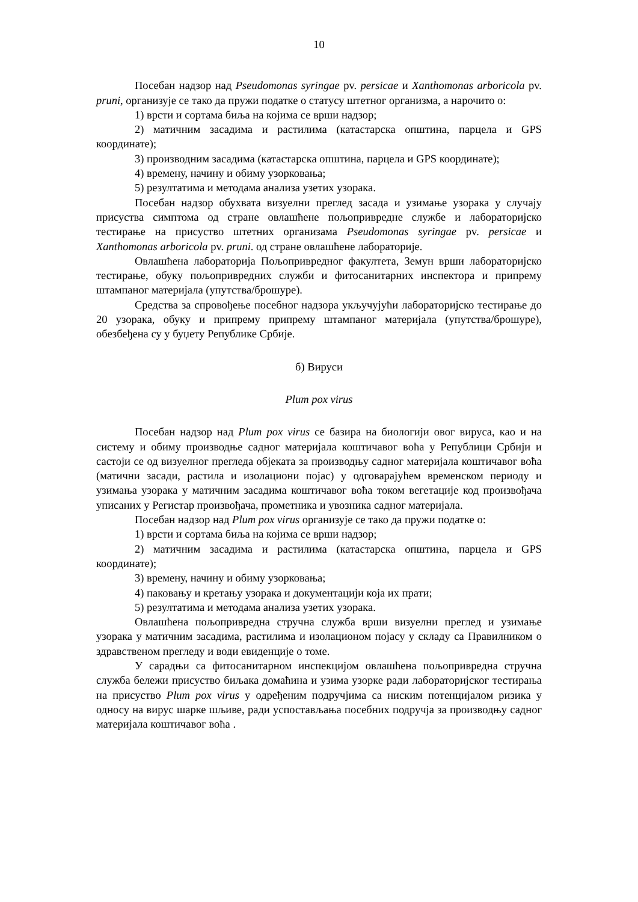10
Посебан надзор над Pseudomonas syringae pv. persicae и Xanthomonas arboricola pv. pruni, организује се тако да пружи податке о статусу штетног организма, а нарочито о:
1) врсти и сортама биља на којима се врши надзор;
2) матичним засадима и растилима (катастарска општина, парцела и GPS координате);
3) производним засадима (катастарска општина, парцела и GPS координате);
4) времену, начину и обиму узорковања;
5) резултатима и методама анализа узетих узорака.
Посебан надзор обухвата визуелни преглед засада и узимање узорака у случају присуства симптома од стране овлашћене пољопривредне службе и лабораторијско тестирање на присуство штетних организама Pseudomonas syringae pv. persicae и Xanthomonas arboricola pv. pruni. од стране овлашћене лабораторије.
Овлашћена лабораторија Пољопривредног факултета, Земун врши лабораторијско тестирање, обуку пољопривредних служби и фитосанитарних инспектора и припрему штампаног материјала (упутства/брошуре).
Средства за спровођење посебног надзора укључујући лабораторијско тестирање до 20 узорака, обуку и припрему припрему штампаног материјала (упутства/брошуре), обезбеђена су у буџету Републике Србије.
б) Вируси
Plum pox virus
Посебан надзор над Plum pox virus се базира на биологији овог вируса, као и на систему и обиму производње садног материјала коштичавог воћа у Републици Србији и састоји се од визуелног прегледа објеката за производњу садног материјала коштичавог воћа (матични засади, растила и изолациони појас) у одговарајућем временском периоду и узимања узорака у матичним засадима коштичавог воћа током вегетације код произвођача уписаних у Регистар произвођача, прометника и увозника садног материјала.
Посебан надзор над Plum pox virus организује се тако да пружи податке о:
1) врсти и сортама биља на којима се врши надзор;
2) матичним засадима и растилима (катастарска општина, парцела и GPS координате);
3) времену, начину и обиму узорковања;
4) паковању и кретању узорака и документацији која их прати;
5) резултатима и методама анализа узетих узорака.
Овлашћена пољопривредна стручна служба врши визуелни преглед и узимање узорака у матичним засадима, растилима и изолационом појасу у складу са Правилником о здравственом прегледу и води евиденције о томе.
У сарадњи са фитосанитарном инспекцијом овлашћена пољопривредна стручна служба бележи присуство биљака домаћина и узима узорке ради лабораторијског тестирања на присуство Plum pox virus у одређеним подручјима са ниским потенцијалом ризика у односу на вирус шарке шљиве, ради успостављања посебних подручја за производњу садног материјала коштичавог воћа .